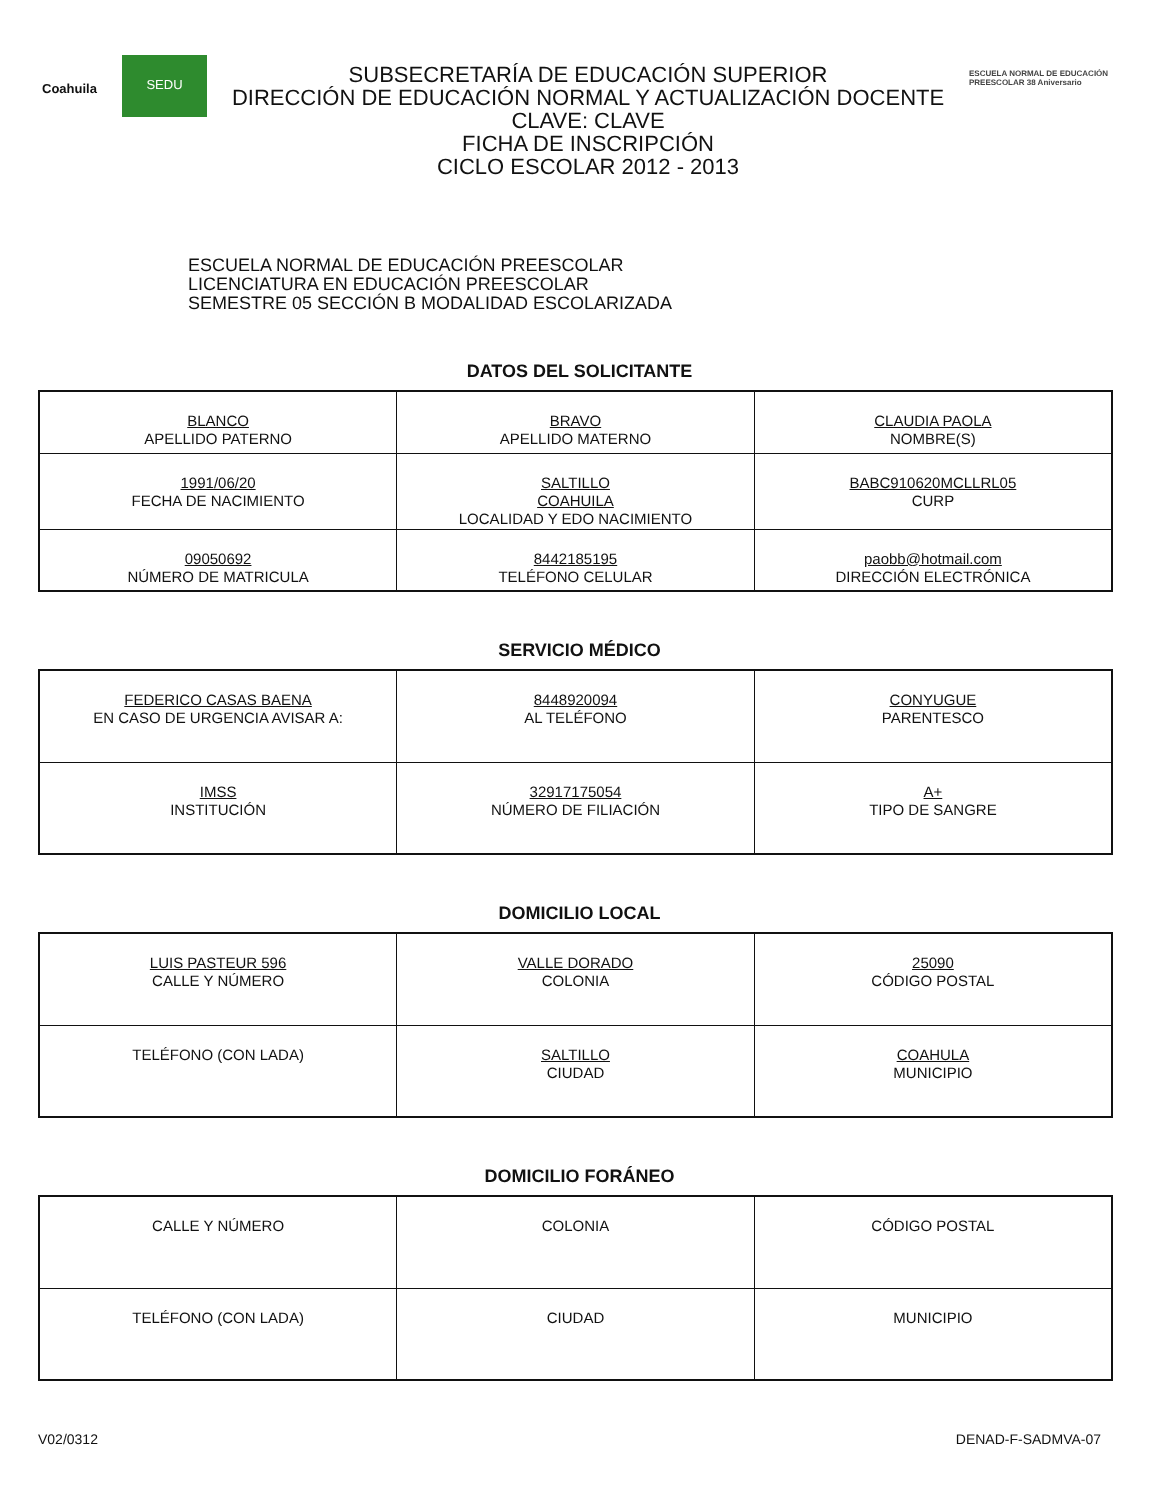Coahuila
SEDU
SUBSECRETARÍA DE EDUCACIÓN SUPERIOR
DIRECCIÓN DE EDUCACIÓN NORMAL Y ACTUALIZACIÓN DOCENTE
CLAVE: CLAVE
FICHA DE INSCRIPCIÓN
CICLO ESCOLAR 2012 - 2013
ESCUELA NORMAL DE EDUCACIÓN PREESCOLAR 38 Aniversario
ESCUELA NORMAL DE EDUCACIÓN PREESCOLAR
LICENCIATURA EN EDUCACIÓN PREESCOLAR
SEMESTRE 05 SECCIÓN B MODALIDAD ESCOLARIZADA
DATOS DEL SOLICITANTE
| BLANCO APELLIDO PATERNO | BRAVO APELLIDO MATERNO | CLAUDIA PAOLA NOMBRE(S) |
| 1991/06/20 FECHA DE NACIMIENTO | SALTILLO COAHUILA LOCALIDAD Y EDO NACIMIENTO | BABC910620MCLLRL05 CURP |
| 09050692 NÚMERO DE MATRICULA | 8442185195 TELÉFONO CELULAR | paobb@hotmail.com DIRECCIÓN ELECTRÓNICA |
SERVICIO MÉDICO
| FEDERICO CASAS BAENA EN CASO DE URGENCIA AVISAR A: | 8448920094 AL TELÉFONO | CONYUGUE PARENTESCO |
| IMSS INSTITUCIÓN | 32917175054 NÚMERO DE FILIACIÓN | A+ TIPO DE SANGRE |
DOMICILIO LOCAL
| LUIS PASTEUR 596 CALLE Y NÚMERO | VALLE DORADO COLONIA | 25090 CÓDIGO POSTAL |
| TELÉFONO (CON LADA) | SALTILLO CIUDAD | COAHULA MUNICIPIO |
DOMICILIO FORÁNEO
| CALLE Y NÚMERO | COLONIA | CÓDIGO POSTAL |
| TELÉFONO (CON LADA) | CIUDAD | MUNICIPIO |
V02/0312 DENAD-F-SADMVA-07